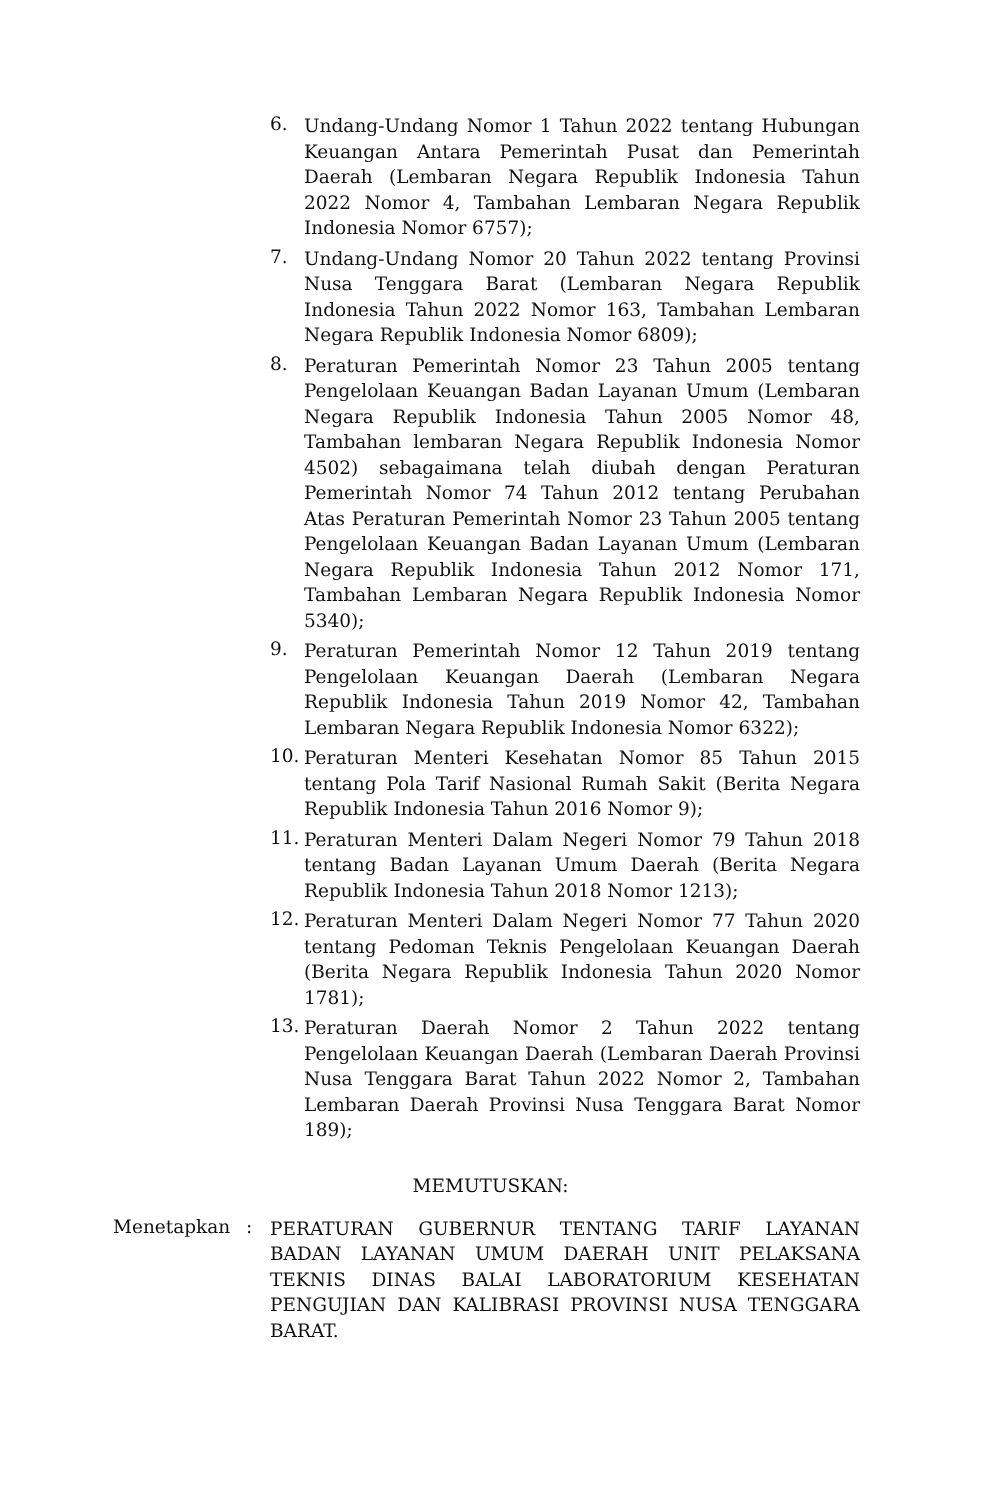6.
Undang-Undang Nomor 1 Tahun 2022 tentang Hubungan Keuangan Antara Pemerintah Pusat dan Pemerintah Daerah (Lembaran Negara Republik Indonesia Tahun 2022 Nomor 4, Tambahan Lembaran Negara Republik Indonesia Nomor 6757);
7.
Undang-Undang Nomor 20 Tahun 2022 tentang Provinsi Nusa Tenggara Barat (Lembaran Negara Republik Indonesia Tahun 2022 Nomor 163, Tambahan Lembaran Negara Republik Indonesia Nomor 6809);
8.
Peraturan Pemerintah Nomor 23 Tahun 2005 tentang Pengelolaan Keuangan Badan Layanan Umum (Lembaran Negara Republik Indonesia Tahun 2005 Nomor 48, Tambahan lembaran Negara Republik Indonesia Nomor 4502) sebagaimana telah diubah dengan Peraturan Pemerintah Nomor 74 Tahun 2012 tentang Perubahan Atas Peraturan Pemerintah Nomor 23 Tahun 2005 tentang Pengelolaan Keuangan Badan Layanan Umum (Lembaran Negara Republik Indonesia Tahun 2012 Nomor 171, Tambahan Lembaran Negara Republik Indonesia Nomor 5340);
9.
Peraturan Pemerintah Nomor 12 Tahun 2019 tentang Pengelolaan Keuangan Daerah (Lembaran Negara Republik Indonesia Tahun 2019 Nomor 42, Tambahan Lembaran Negara Republik Indonesia Nomor 6322);
10.
Peraturan Menteri Kesehatan Nomor 85 Tahun 2015 tentang Pola Tarif Nasional Rumah Sakit (Berita Negara Republik Indonesia Tahun 2016 Nomor 9);
11.
Peraturan Menteri Dalam Negeri Nomor 79 Tahun 2018 tentang Badan Layanan Umum Daerah (Berita Negara Republik Indonesia Tahun 2018 Nomor 1213);
12.
Peraturan Menteri Dalam Negeri Nomor 77 Tahun 2020 tentang Pedoman Teknis Pengelolaan Keuangan Daerah (Berita Negara Republik Indonesia Tahun 2020 Nomor 1781);
13.
Peraturan Daerah Nomor 2 Tahun 2022 tentang Pengelolaan Keuangan Daerah (Lembaran Daerah Provinsi Nusa Tenggara Barat Tahun 2022 Nomor 2, Tambahan Lembaran Daerah Provinsi Nusa Tenggara Barat Nomor 189);
MEMUTUSKAN:
Menetapkan :
PERATURAN GUBERNUR TENTANG TARIF LAYANAN BADAN LAYANAN UMUM DAERAH UNIT PELAKSANA TEKNIS DINAS BALAI LABORATORIUM KESEHATAN PENGUJIAN DAN KALIBRASI PROVINSI NUSA TENGGARA BARAT.